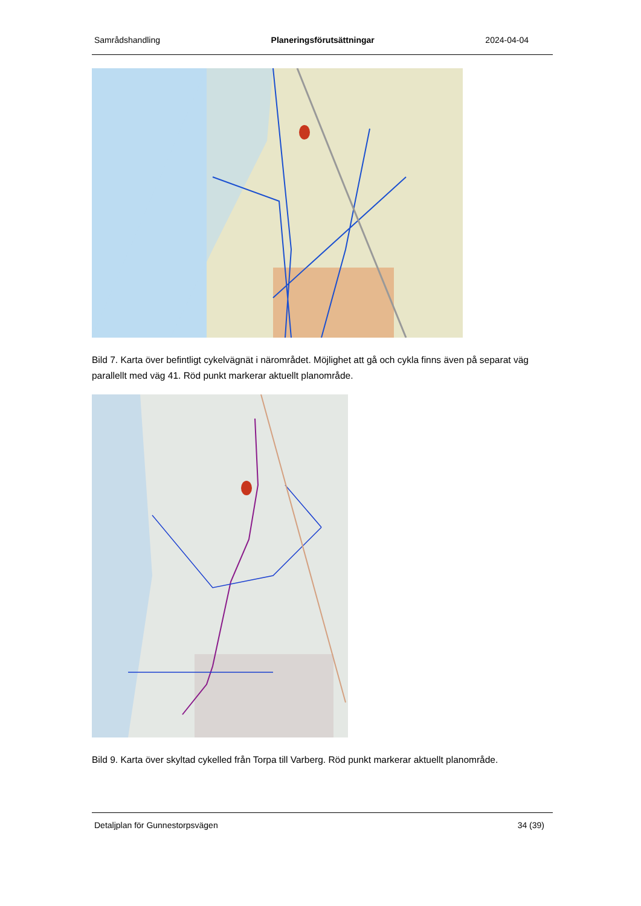Samrådshandling Planeringsförutsättningar 2024-04-04
Bild 7. Karta över befintligt cykelvägnät i närområdet. Möjlighet att gå och cykla finns även på separat väg parallellt med väg 41. Röd punkt markerar aktuellt planområde.
Bild 9. Karta över skyltad cykelled från Torpa till Varberg. Röd punkt markerar aktuellt planområde.
Detaljplan för Gunnestorpsvägen 34 (39)